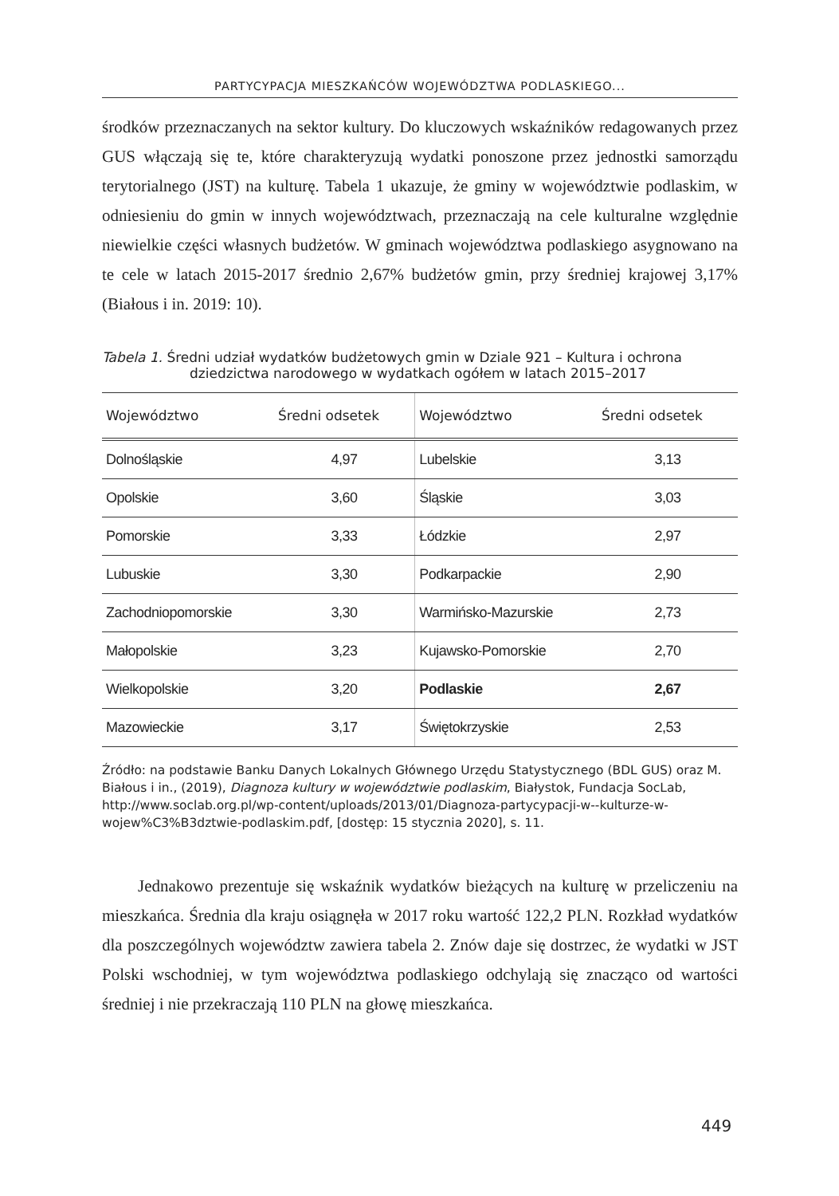PARTYCYPACJA MIESZKAŃCÓW WOJEWÓDZTWA PODLASKIEGO...
środków przeznaczanych na sektor kultury. Do kluczowych wskaźników redagowanych przez GUS włączają się te, które charakteryzują wydatki ponoszone przez jednostki samorządu terytorialnego (JST) na kulturę. Tabela 1 ukazuje, że gminy w województwie podlaskim, w odniesieniu do gmin w innych województwach, przeznaczają na cele kulturalne względnie niewielkie części własnych budżetów. W gminach województwa podlaskiego asygnowano na te cele w latach 2015-2017 średnio 2,67% budżetów gmin, przy średniej krajowej 3,17% (Białous i in. 2019: 10).
Tabela 1. Średni udział wydatków budżetowych gmin w Dziale 921 – Kultura i ochrona dziedzictwa narodowego w wydatkach ogółem w latach 2015–2017
| Województwo | Średni odsetek | Województwo | Średni odsetek |
| --- | --- | --- | --- |
| Dolnośląskie | 4,97 | Lubelskie | 3,13 |
| Opolskie | 3,60 | Śląskie | 3,03 |
| Pomorskie | 3,33 | Łódzkie | 2,97 |
| Lubuskie | 3,30 | Podkarpackie | 2,90 |
| Zachodniopomorskie | 3,30 | Warmińsko-Mazurskie | 2,73 |
| Małopolskie | 3,23 | Kujawsko-Pomorskie | 2,70 |
| Wielkopolskie | 3,20 | Podlaskie | 2,67 |
| Mazowieckie | 3,17 | Świętokrzyskie | 2,53 |
Źródło: na podstawie Banku Danych Lokalnych Głównego Urzędu Statystycznego (BDL GUS) oraz M. Białous i in., (2019), Diagnoza kultury w województwie podlaskim, Białystok, Fundacja SocLab, http://www.soclab.org.pl/wp-content/uploads/2013/01/Diagnoza-partycypacji-w--kulturze-w-wojew%C3%B3dztwie-podlaskim.pdf, [dostęp: 15 stycznia 2020], s. 11.
Jednakowo prezentuje się wskaźnik wydatków bieżących na kulturę w przeliczeniu na mieszkańca. Średnia dla kraju osiągnęła w 2017 roku wartość 122,2 PLN. Rozkład wydatków dla poszczególnych województw zawiera tabela 2. Znów daje się dostrzec, że wydatki w JST Polski wschodniej, w tym województwa podlaskiego odchylają się znacząco od wartości średniej i nie przekraczają 110 PLN na głowę mieszkańca.
449